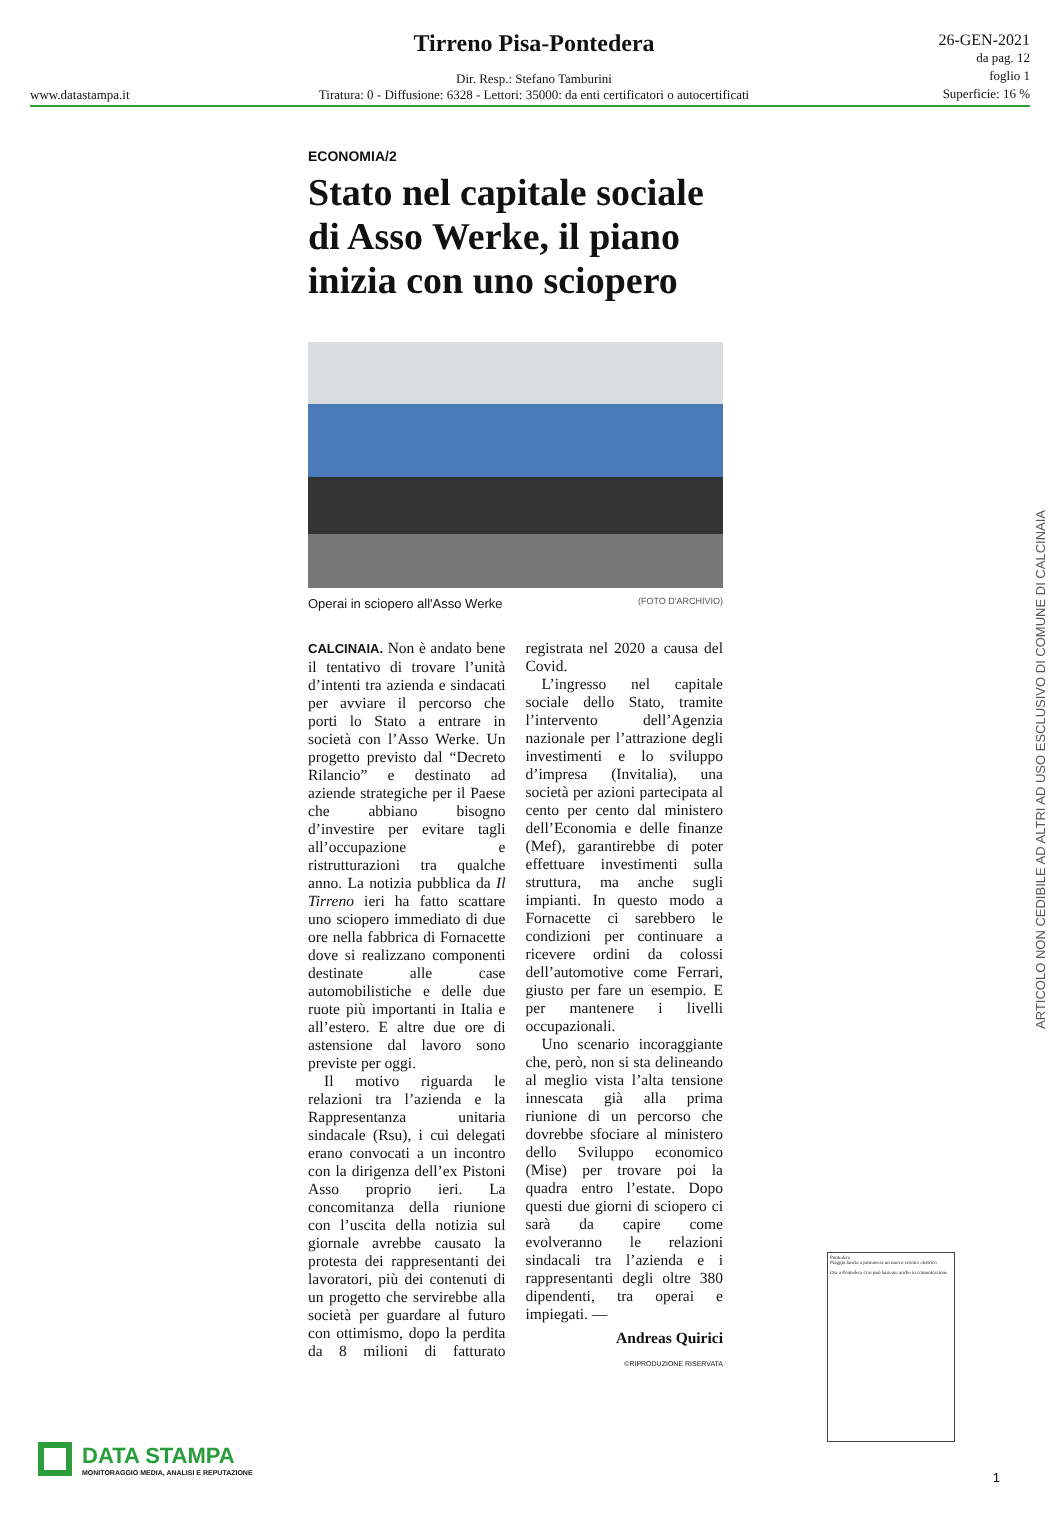www.datastampa.it
Tirreno Pisa-Pontedera
Dir. Resp.: Stefano Tamburini
Tiratura: 0 - Diffusione: 6328 - Lettori: 35000: da enti certificatori o autocertificati
26-GEN-2021
da pag. 12
foglio 1
Superficie: 16 %
ECONOMIA/2
Stato nel capitale sociale di Asso Werke, il piano inizia con uno sciopero
Operai in sciopero all'Asso Werke (FOTO D'ARCHIVIO)
CALCINAIA. Non è andato bene il tentativo di trovare l’unità d’intenti tra azienda e sindacati per avviare il percorso che porti lo Stato a entrare in società con l’Asso Werke. Un progetto previsto dal “Decreto Rilancio” e destinato ad aziende strategiche per il Paese che abbiano bisogno d’investire per evitare tagli all’occupazione e ristrutturazioni tra qualche anno. La notizia pubblica da Il Tirreno ieri ha fatto scattare uno sciopero immediato di due ore nella fabbrica di Fornacette dove si realizzano componenti destinate alle case automobilistiche e delle due ruote più importanti in Italia e all’estero. E altre due ore di astensione dal lavoro sono previste per oggi.
Il motivo riguarda le relazioni tra l’azienda e la Rappresentanza unitaria sindacale (Rsu), i cui delegati erano convocati a un incontro con la dirigenza dell’ex Pistoni Asso proprio ieri. La concomitanza della riunione con l’uscita della notizia sul giornale avrebbe causato la protesta dei rappresentanti dei lavoratori, più dei contenuti di un progetto che servirebbe alla società per guardare al futuro con ottimismo, dopo la perdita da 8 milioni di fatturato registrata nel 2020 a causa del Covid.
L’ingresso nel capitale sociale dello Stato, tramite l’intervento dell’Agenzia nazionale per l’attrazione degli investimenti e lo sviluppo d’impresa (Invitalia), una società per azioni partecipata al cento per cento dal ministero dell’Economia e delle finanze (Mef), garantirebbe di poter effettuare investimenti sulla struttura, ma anche sugli impianti. In questo modo a Fornacette ci sarebbero le condizioni per continuare a ricevere ordini da colossi dell’automotive come Ferrari, giusto per fare un esempio. E per mantenere i livelli occupazionali.
Uno scenario incoraggiante che, però, non si sta delineando al meglio vista l’alta tensione innescata già alla prima riunione di un percorso che dovrebbe sfociare al ministero dello Sviluppo economico (Mise) per trovare poi la quadra entro l’estate. Dopo questi due giorni di sciopero ci sarà da capire come evolveranno le relazioni sindacali tra l’azienda e i rappresentanti degli oltre 380 dipendenti, tra operai e impiegati. —
Andreas Quirici
©RIPRODUZIONE RISERVATA
ARTICOLO NON CEDIBILE AD ALTRI AD USO ESCLUSIVO DI COMUNE DI CALCINAIA
Pontedera
Piaggio lancia a primavera un nuovo scooter elettrico
Ora a Pontedera ci si può laureare anche in comunicazione
DATA STAMPA
MONITORAGGIO MEDIA, ANALISI E REPUTAZIONE
1